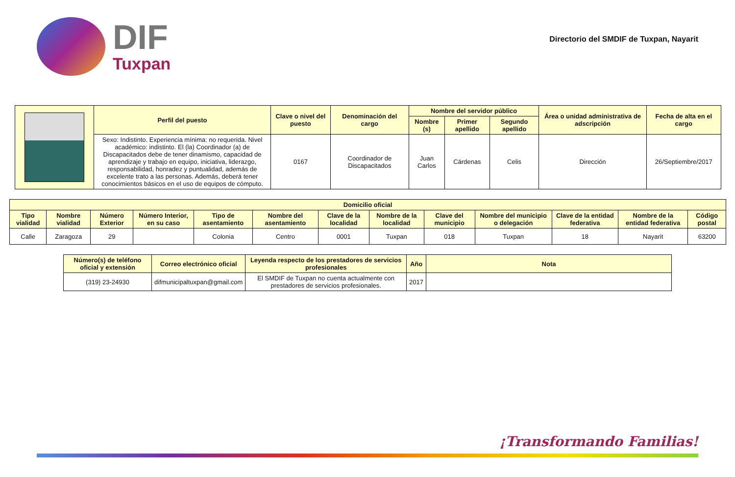DIF
Tuxpan
Directorio del SMDIF de Tuxpan, Nayarit
| | Perfil del puesto | Clave o nivel del puesto | Denominación del cargo | Nombre del servidor público | | | Área o unidad administrativa de adscripción | Fecha de alta en el cargo |
| --- | --- | --- | --- | --- | --- | --- | --- | --- |
| | | | | Nombre (s) | Primer apellido | Segundo apellido | | |
| | Sexo: Indistinto. Experiencia mínima: no requerida. Nivel académico: indistinto. El (la) Coordinador (a) de Discapacitados debe de tener dinamismo, capacidad de aprendizaje y trabajo en equipo, iniciativa, liderazgo, responsabilidad, honradez y puntualidad, además de excelente trato a las personas. Además, deberá tener conocimientos básicos en el uso de equipos de cómputo. | 0167 | Coordinador de Discapacitados | Juan Carlos | Cárdenas | Celis | Dirección | 26/Septiembre/2017 |
| Domicilio oficial | | | | | | | | | | | | |
| --- | --- | --- | --- | --- | --- | --- | --- | --- | --- | --- | --- | --- |
| Tipo vialidad | Nombre vialidad | Número Exterior | Número Interior, en su caso | Tipo de asentamiento | Nombre del asentamiento | Clave de la localidad | Nombre de la localidad | Clave del municipio | Nombre del municipio o delegación | Clave de la entidad federativa | Nombre de la entidad federativa | Código postal |
| Calle | Zaragoza | 29 | | Colonia | Centro | 0001 | Tuxpan | 018 | Tuxpan | 18 | Nayarit | 63200 |
| Número(s) de teléfono oficial y extensión | Correo electrónico oficial | Leyenda respecto de los prestadores de servicios profesionales | Año | Nota |
| --- | --- | --- | --- | --- |
| (319) 23-24930 | difmunicipaltuxpan@gmail.com | El SMDIF de Tuxpan no cuenta actualmente con prestadores de servicios profesionales. | 2017 | |
¡Transformando Familias!